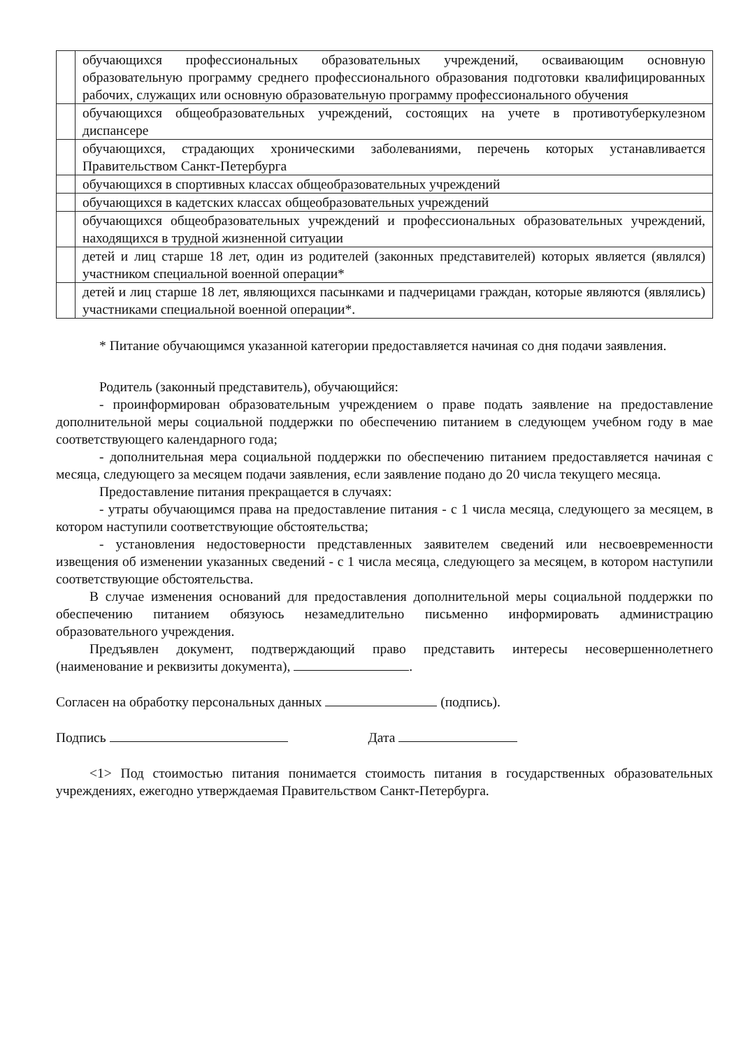| | обучающихся профессиональных образовательных учреждений, осваивающим основную образовательную программу среднего профессионального образования подготовки квалифицированных рабочих, служащих или основную образовательную программу профессионального обучения |
| | обучающихся общеобразовательных учреждений, состоящих на учете в противотуберкулезном диспансере |
| | обучающихся, страдающих хроническими заболеваниями, перечень которых устанавливается Правительством Санкт-Петербурга |
| | обучающихся в спортивных классах общеобразовательных учреждений |
| | обучающихся в кадетских классах общеобразовательных учреждений |
| | обучающихся общеобразовательных учреждений и профессиональных образовательных учреждений, находящихся в трудной жизненной ситуации |
| | детей и лиц старше 18 лет, один из родителей (законных представителей) которых является (являлся) участником специальной военной операции* |
| | детей и лиц старше 18 лет, являющихся пасынками и падчерицами граждан, которые являются (являлись) участниками специальной военной операции*. |
* Питание обучающимся указанной категории предоставляется начиная со дня подачи заявления.
Родитель (законный представитель), обучающийся:
- проинформирован образовательным учреждением о праве подать заявление на предоставление дополнительной меры социальной поддержки по обеспечению питанием в следующем учебном году в мае соответствующего календарного года;
- дополнительная мера социальной поддержки по обеспечению питанием предоставляется начиная с месяца, следующего за месяцем подачи заявления, если заявление подано до 20 числа текущего месяца.
Предоставление питания прекращается в случаях:
- утраты обучающимся права на предоставление питания - с 1 числа месяца, следующего за месяцем, в котором наступили соответствующие обстоятельства;
- установления недостоверности представленных заявителем сведений или несвоевременности извещения об изменении указанных сведений - с 1 числа месяца, следующего за месяцем, в котором наступили соответствующие обстоятельства.
В случае изменения оснований для предоставления дополнительной меры социальной поддержки по обеспечению питанием обязуюсь незамедлительно письменно информировать администрацию образовательного учреждения.
Предъявлен документ, подтверждающий право представить интересы несовершеннолетнего (наименование и реквизиты документа), .
Согласен на обработку персональных данных (подпись).
Подпись Дата
<1> Под стоимостью питания понимается стоимость питания в государственных образовательных учреждениях, ежегодно утверждаемая Правительством Санкт-Петербурга.